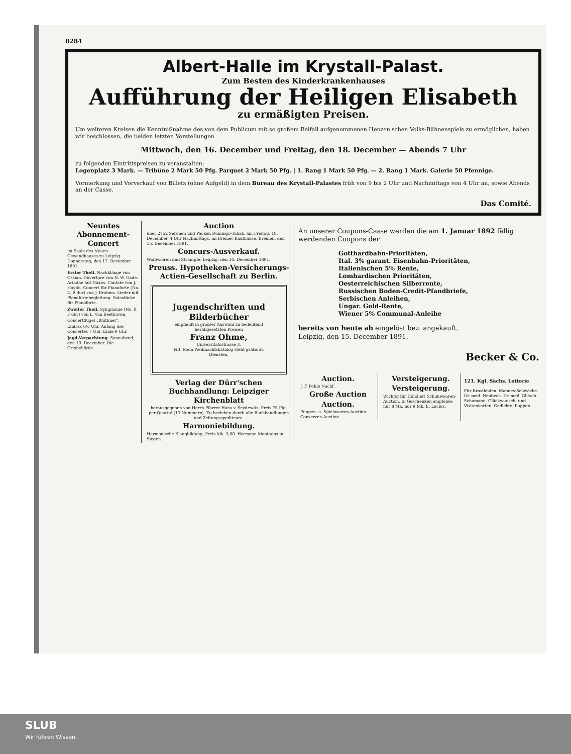8284
Albert-Halle im Krystall-Palast.
Zum Besten des Kinderkrankenhauses
Aufführung der Heiligen Elisabeth
zu ermäßigten Preisen.
Um weiteren Kreisen die Kenntnißnahme des von dem Publicum mit so großem Beifall aufgenommenen Henzen'schen Volks-Bühnenspiels zu ermöglichen, haben wir beschlossen, die beiden letzten Vorstellungen
Mittwoch, den 16. December und Freitag, den 18. December — Abends 7 Uhr
zu folgenden Eintrittspreisen zu veranstalten:
Logenplatz 3 Mark. — Tribüne 2 Mark 50 Pfg. Parquet 2 Mark 50 Pfg. | 1. Rang 1 Mark 50 Pfg. — 2. Rang 1 Mark. Galerie 50 Pfennige.
Vormerkung und Vorverkauf von Billets (ohne Aufgeld) in dem Bureau des Krystall-Palastes früh von 9 bis 2 Uhr und Nachmittags von 4 Uhr an, sowie Abends an der Casse.
Das Comité.
Neuntes Abonnement-Concert
im Saale des Neuen Gewandhauses zu Leipzig Donnerstag, den 17. December 1891.
Erster Theil. Nachklänge von Ossian. Ouverture von N. W. Gade. Ariadne auf Naxos. Cantate von J. Haydn. Concert für Pianoforte (No. 2, B dur) von J. Brahms. Lieder mit Pianofortebegleitung. Solostücke für Pianoforte.
Zweiter Theil. Symphonie (No. 8, F dur) von L. van Beethoven.
Concertflügel „Blüthner".
Einlass 6½ Uhr. Anfang des Concertes 7 Uhr. Ende 9 Uhr.
Jagd-Verpachtung. Sonnabend, den 19. December. Die Ortsbehörde.
Auction
über 2752 Seronen und Packen Domingo-Tabak. am Freitag, 18. December, 4 Uhr Nachmittags, im Bremer Kaufhause. Bremen, den 15. December 1891.
Concurs-Ausverkauf.
Wollwaaren und Strümpfe. Leipzig, den 14. December 1891.
Preuss. Hypotheken-Versicherungs-Actien-Gesellschaft zu Berlin.
Jugendschriften und Bilderbücher
empfiehlt in grosser Auswahl zu bedeutend herabgesetzten Preisen
Franz Ohme,
Universitätsstrasse 3.
NB. Mein Weihnachtskatalog steht gratis zu Diensten.
Verlag der Dürr'schen Buchhandlung: Leipziger Kirchenblatt
herausgegeben von Herrn Pfarrer Hans v. Seydewitz. Preis 75 Pfg. per Quartal (13 Nummern). Zu beziehen durch alle Buchhandlungen und Zeitungsspediteure.
Harmoniebildung.
Harmonische Klangbildung, Preis Mk. 3,00. Hermann Montanus in Siegen.
An unserer Coupons-Casse werden die am 1. Januar 1892 fällig werdenden Coupons der
Gotthardbahn-Prioritäten,
Ital. 3% garant. Eisenbahn-Prioritäten,
Italienischen 5% Rente,
Lombardischen Prioritäten,
Oesterreichischen Silberrente,
Russischen Boden-Credit-Pfandbriefe,
Serbischen Anleihen,
Ungar. Gold-Rente,
Wiener 5% Communal-Anleihe
bereits von heute ab eingelöst bez. angekauft.
Leipzig, den 15. December 1891.
Becker & Co.
Auction.
J. F. Pohle Nachf.
Große Auction
Auction.
Puppen- u. Spielwaaren-Auction. Conserven-Auction.
Versteigerung.
Versteigerung.
Wichtig für Händler! Schuhwaaren-Auction. In Geschenken empfehle: nur 8 Mk. nur 9 Mk. E. Lucius.
121. Kgl. Sächs. Lotterie
Für Brustleiden. Mannes-Schwäche. Dr. med. Neubeck. Dr. med. Glitsch. Schumann. Glückwunsch- und Visitenkarten. Gedichte. Puppen.
SLUB
Wir führen Wissen.